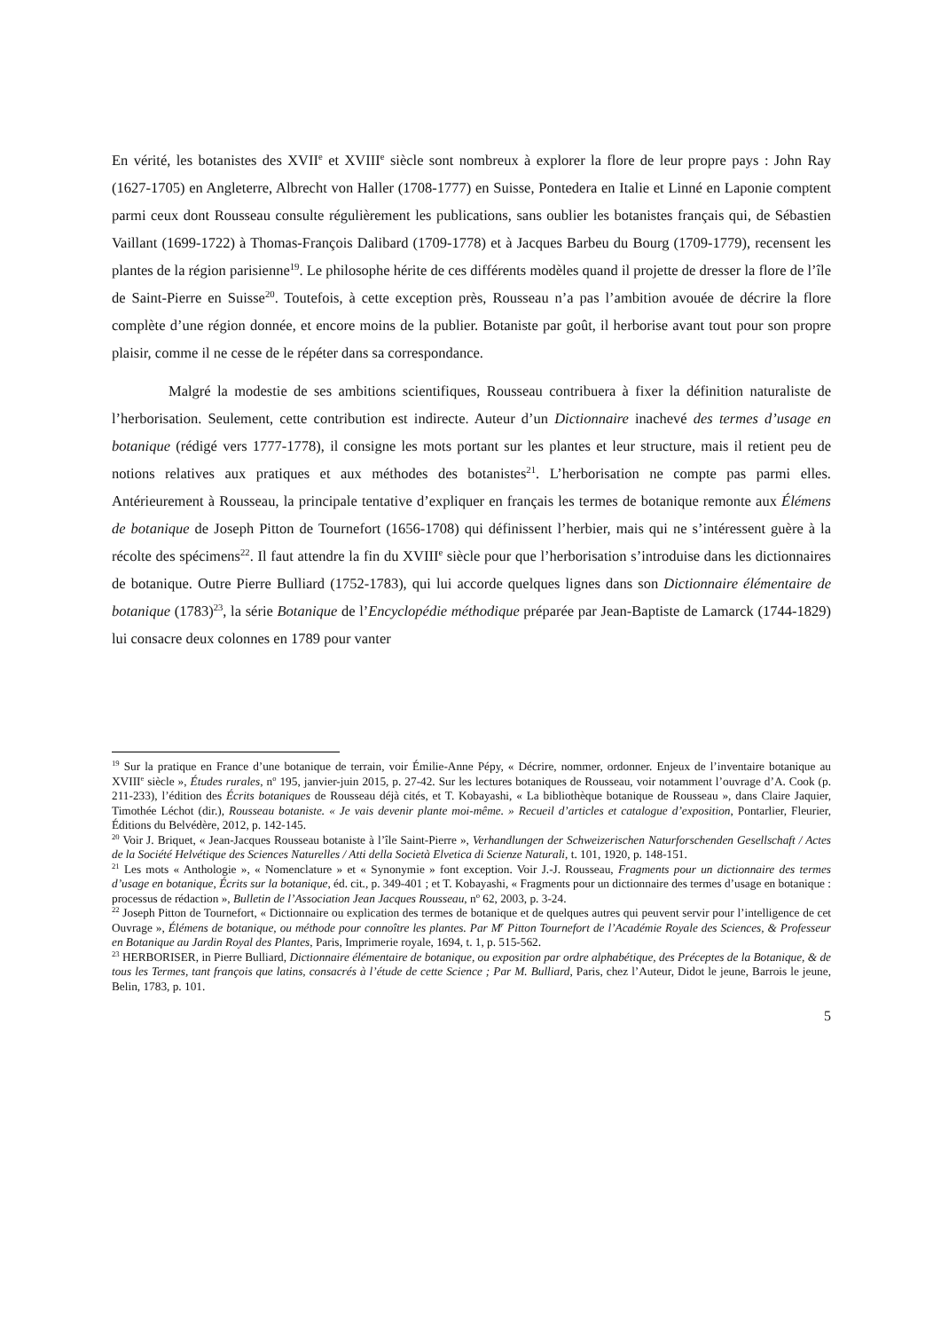En vérité, les botanistes des XVII<sup>e</sup> et XVIII<sup>e</sup> siècle sont nombreux à explorer la flore de leur propre pays : John Ray (1627-1705) en Angleterre, Albrecht von Haller (1708-1777) en Suisse, Pontedera en Italie et Linné en Laponie comptent parmi ceux dont Rousseau consulte régulièrement les publications, sans oublier les botanistes français qui, de Sébastien Vaillant (1699-1722) à Thomas-François Dalibard (1709-1778) et à Jacques Barbeu du Bourg (1709-1779), recensent les plantes de la région parisienne<sup>19</sup>. Le philosophe hérite de ces différents modèles quand il projette de dresser la flore de l’île de Saint-Pierre en Suisse<sup>20</sup>. Toutefois, à cette exception près, Rousseau n’a pas l’ambition avouée de décrire la flore complète d’une région donnée, et encore moins de la publier. Botaniste par goût, il herborise avant tout pour son propre plaisir, comme il ne cesse de le répéter dans sa correspondance.
Malgré la modestie de ses ambitions scientifiques, Rousseau contribuera à fixer la définition naturaliste de l’herborisation. Seulement, cette contribution est indirecte. Auteur d’un Dictionnaire inachevé des termes d’usage en botanique (rédigé vers 1777-1778), il consigne les mots portant sur les plantes et leur structure, mais il retient peu de notions relatives aux pratiques et aux méthodes des botanistes<sup>21</sup>. L’herborisation ne compte pas parmi elles. Antérieurement à Rousseau, la principale tentative d’expliquer en français les termes de botanique remonte aux Élémens de botanique de Joseph Pitton de Tournefort (1656-1708) qui définissent l’herbier, mais qui ne s’intéressent guère à la récolte des spécimens<sup>22</sup>. Il faut attendre la fin du XVIII<sup>e</sup> siècle pour que l’herborisation s’introduise dans les dictionnaires de botanique. Outre Pierre Bulliard (1752-1783), qui lui accorde quelques lignes dans son Dictionnaire élémentaire de botanique (1783)<sup>23</sup>, la série Botanique de l’Encyclopédie méthodique préparée par Jean-Baptiste de Lamarck (1744-1829) lui consacre deux colonnes en 1789 pour vanter
<sup>19</sup> Sur la pratique en France d’une botanique de terrain, voir Émilie-Anne Pépy, « Décrire, nommer, ordonner. Enjeux de l’inventaire botanique au XVIII<sup>e</sup> siècle », Études rurales, n<sup>o</sup> 195, janvier-juin 2015, p. 27-42. Sur les lectures botaniques de Rousseau, voir notamment l’ouvrage d’A. Cook (p. 211-233), l’édition des Écrits botaniques de Rousseau déjà cités, et T. Kobayashi, « La bibliothèque botanique de Rousseau », dans Claire Jaquier, Timothée Léchot (dir.), Rousseau botaniste. « Je vais devenir plante moi-même. » Recueil d’articles et catalogue d’exposition, Pontarlier, Fleurier, Éditions du Belvédère, 2012, p. 142-145.
<sup>20</sup> Voir J. Briquet, « Jean-Jacques Rousseau botaniste à l’île Saint-Pierre », Verhandlungen der Schweizerischen Naturforschenden Gesellschaft / Actes de la Société Helvétique des Sciences Naturelles / Atti della Società Elvetica di Scienze Naturali, t. 101, 1920, p. 148-151.
<sup>21</sup> Les mots « Anthologie », « Nomenclature » et « Synonymie » font exception. Voir J.-J. Rousseau, Fragments pour un dictionnaire des termes d’usage en botanique, Écrits sur la botanique, éd. cit., p. 349-401 ; et T. Kobayashi, « Fragments pour un dictionnaire des termes d’usage en botanique : processus de rédaction », Bulletin de l’Association Jean Jacques Rousseau, n<sup>o</sup> 62, 2003, p. 3-24.
<sup>22</sup> Joseph Pitton de Tournefort, « Dictionnaire ou explication des termes de botanique et de quelques autres qui peuvent servir pour l’intelligence de cet Ouvrage », Élémens de botanique, ou méthode pour connoître les plantes. Par M<sup>r</sup> Pitton Tournefort de l’Académie Royale des Sciences, & Professeur en Botanique au Jardin Royal des Plantes, Paris, Imprimerie royale, 1694, t. 1, p. 515-562.
<sup>23</sup> HERBORISER, in Pierre Bulliard, Dictionnaire élémentaire de botanique, ou exposition par ordre alphabétique, des Préceptes de la Botanique, & de tous les Termes, tant françois que latins, consacrés à l’étude de cette Science ; Par M. Bulliard, Paris, chez l’Auteur, Didot le jeune, Barrois le jeune, Belin, 1783, p. 101.
5